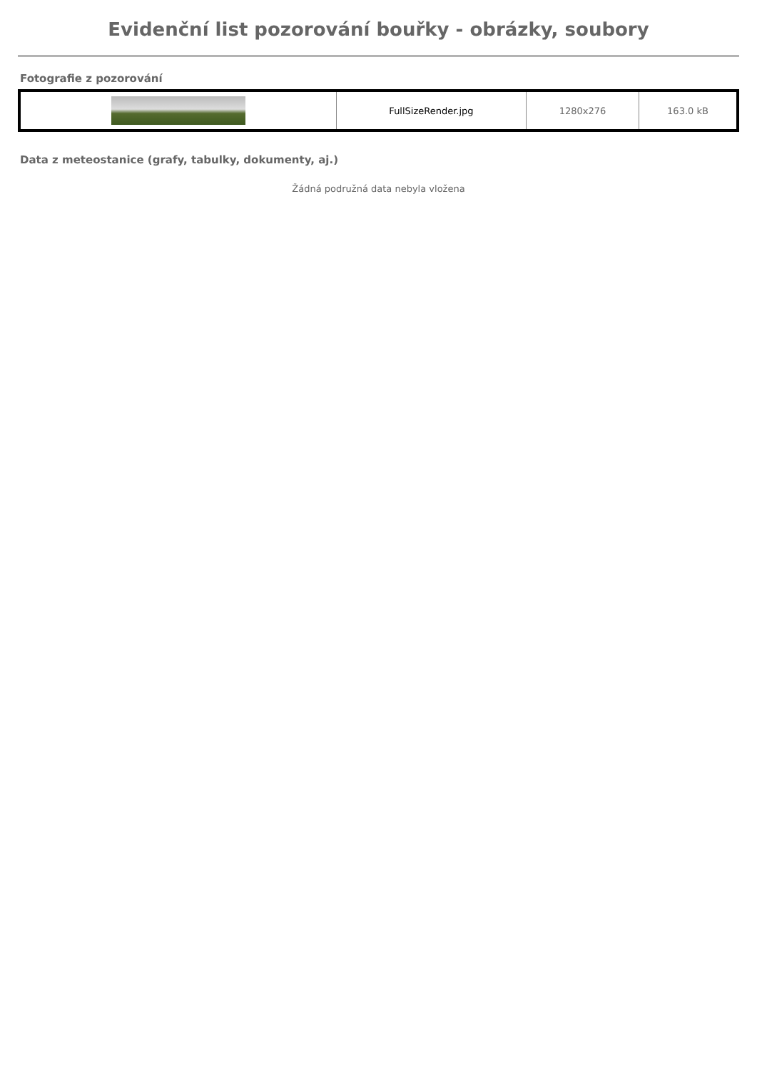Evidenční list pozorování bouřky - obrázky, soubory
Fotografie z pozorování
| | FullSizeRender.jpg | 1280x276 | 163.0 kB |
Data z meteostanice (grafy, tabulky, dokumenty, aj.)
Žádná podružná data nebyla vložena